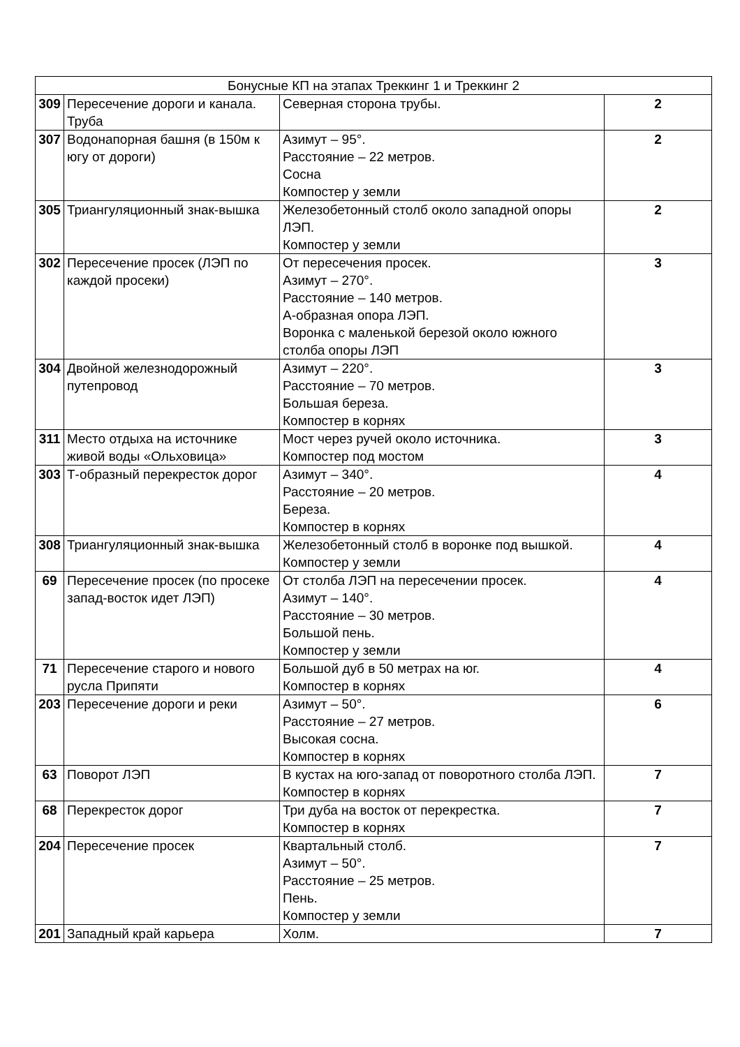| Бонусные КП на этапах Треккинг 1 и Треккинг 2 | | | |
| --- | --- | --- | --- |
| 309 | Пересечение дороги и канала. Труба | Северная сторона трубы. | 2 |
| 307 | Водонапорная башня (в 150м к югу от дороги) | Азимут – 95°. Расстояние – 22 метров. Сосна Компостер у земли | 2 |
| 305 | Триангуляционный знак-вышка | Железобетонный столб около западной опоры ЛЭП. Компостер у земли | 2 |
| 302 | Пересечение просек (ЛЭП по каждой просеки) | От пересечения просек. Азимут – 270°. Расстояние – 140 метров. А-образная опора ЛЭП. Воронка с маленькой березой около южного столба опоры ЛЭП | 3 |
| 304 | Двойной железнодорожный путепровод | Азимут – 220°. Расстояние – 70 метров. Большая береза. Компостер в корнях | 3 |
| 311 | Место отдыха на источнике живой воды «Ольховица» | Мост через ручей около источника. Компостер под мостом | 3 |
| 303 | Т-образный перекресток дорог | Азимут – 340°. Расстояние – 20 метров. Береза. Компостер в корнях | 4 |
| 308 | Триангуляционный знак-вышка | Железобетонный столб в воронке под вышкой. Компостер у земли | 4 |
| 69 | Пересечение просек (по просеке запад-восток идет ЛЭП) | От столба ЛЭП на пересечении просек. Азимут – 140°. Расстояние – 30 метров. Большой пень. Компостер у земли | 4 |
| 71 | Пересечение старого и нового русла Припяти | Большой дуб в 50 метрах на юг. Компостер в корнях | 4 |
| 203 | Пересечение дороги и реки | Азимут – 50°. Расстояние – 27 метров. Высокая сосна. Компостер в корнях | 6 |
| 63 | Поворот ЛЭП | В кустах на юго-запад от поворотного столба ЛЭП. Компостер в корнях | 7 |
| 68 | Перекресток дорог | Три дуба на восток от перекрестка. Компостер в корнях | 7 |
| 204 | Пересечение просек | Квартальный столб. Азимут – 50°. Расстояние – 25 метров. Пень. Компостер у земли | 7 |
| 201 | Западный край карьера | Холм. | 7 |